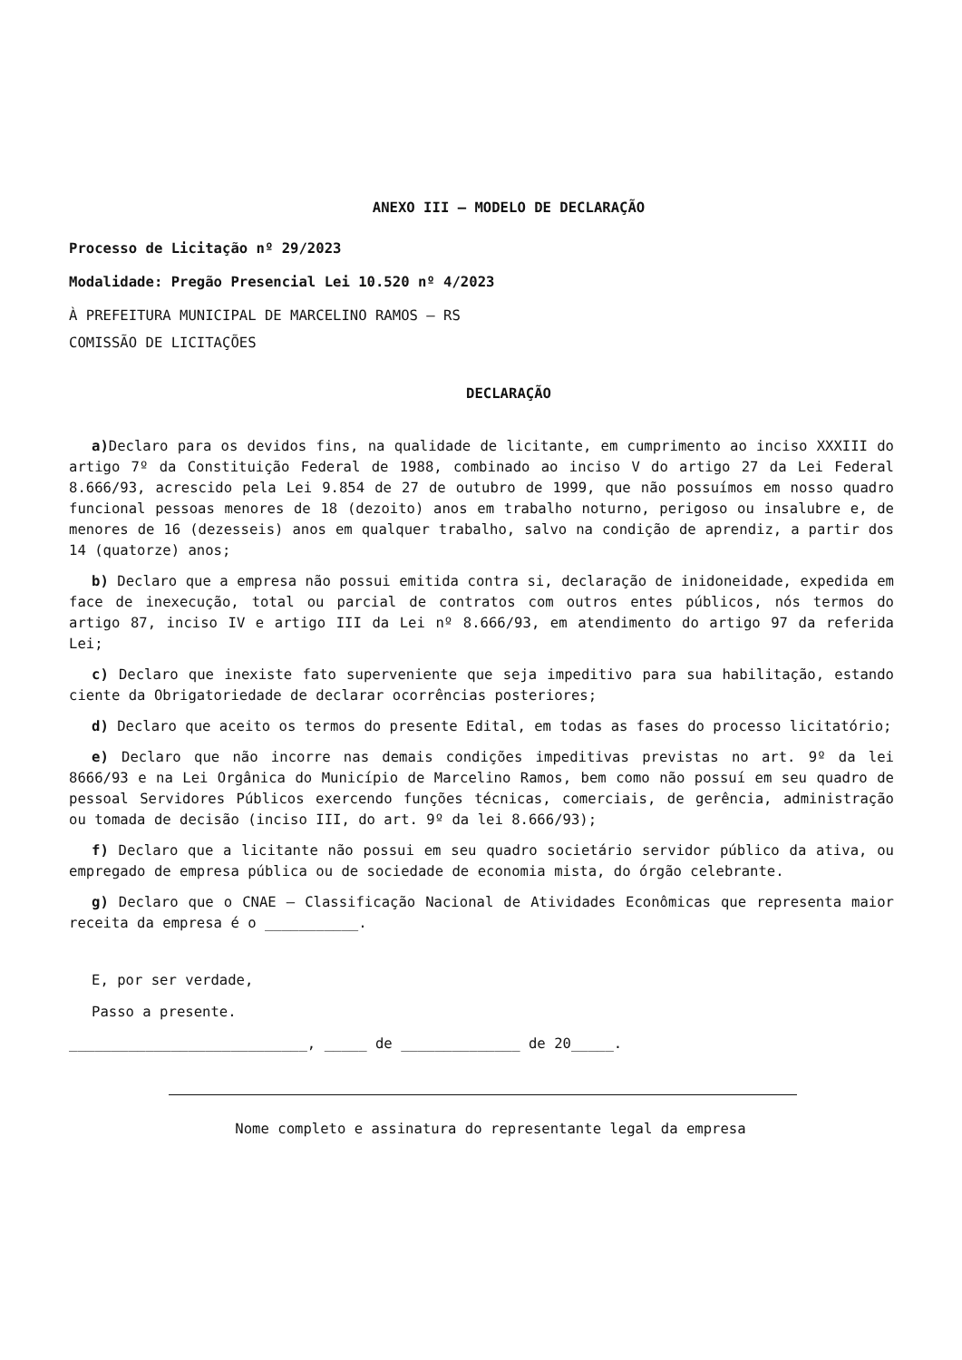ANEXO III – MODELO DE DECLARAÇÃO
Processo de Licitação nº 29/2023
Modalidade: Pregão Presencial Lei 10.520 nº 4/2023
À PREFEITURA MUNICIPAL DE MARCELINO RAMOS – RS
COMISSÃO DE LICITAÇÕES
DECLARAÇÃO
a) Declaro para os devidos fins, na qualidade de licitante, em cumprimento ao inciso XXXIII do artigo 7º da Constituição Federal de 1988, combinado ao inciso V do artigo 27 da Lei Federal 8.666/93, acrescido pela Lei 9.854 de 27 de outubro de 1999, que não possuímos em nosso quadro funcional pessoas menores de 18 (dezoito) anos em trabalho noturno, perigoso ou insalubre e, de menores de 16 (dezesseis) anos em qualquer trabalho, salvo na condição de aprendiz, a partir dos 14 (quatorze) anos;
b) Declaro que a empresa não possui emitida contra si, declaração de inidoneidade, expedida em face de inexecução, total ou parcial de contratos com outros entes públicos, nós termos do artigo 87, inciso IV e artigo III da Lei nº 8.666/93, em atendimento do artigo 97 da referida Lei;
c) Declaro que inexiste fato superveniente que seja impeditivo para sua habilitação, estando ciente da Obrigatoriedade de declarar ocorrências posteriores;
d) Declaro que aceito os termos do presente Edital, em todas as fases do processo licitatório;
e) Declaro que não incorre nas demais condições impeditivas previstas no art. 9º da lei 8666/93 e na Lei Orgânica do Município de Marcelino Ramos, bem como não possuí em seu quadro de pessoal Servidores Públicos exercendo funções técnicas, comerciais, de gerência, administração ou tomada de decisão (inciso III, do art. 9º da lei 8.666/93);
f) Declaro que a licitante não possui em seu quadro societário servidor público da ativa, ou empregado de empresa pública ou de sociedade de economia mista, do órgão celebrante.
g) Declaro que o CNAE – Classificação Nacional de Atividades Econômicas que representa maior receita da empresa é o ___________.
E, por ser verdade,
Passo a presente.
____________________________, _____ de ______________ de 20_____.
Nome completo e assinatura do representante legal da empresa